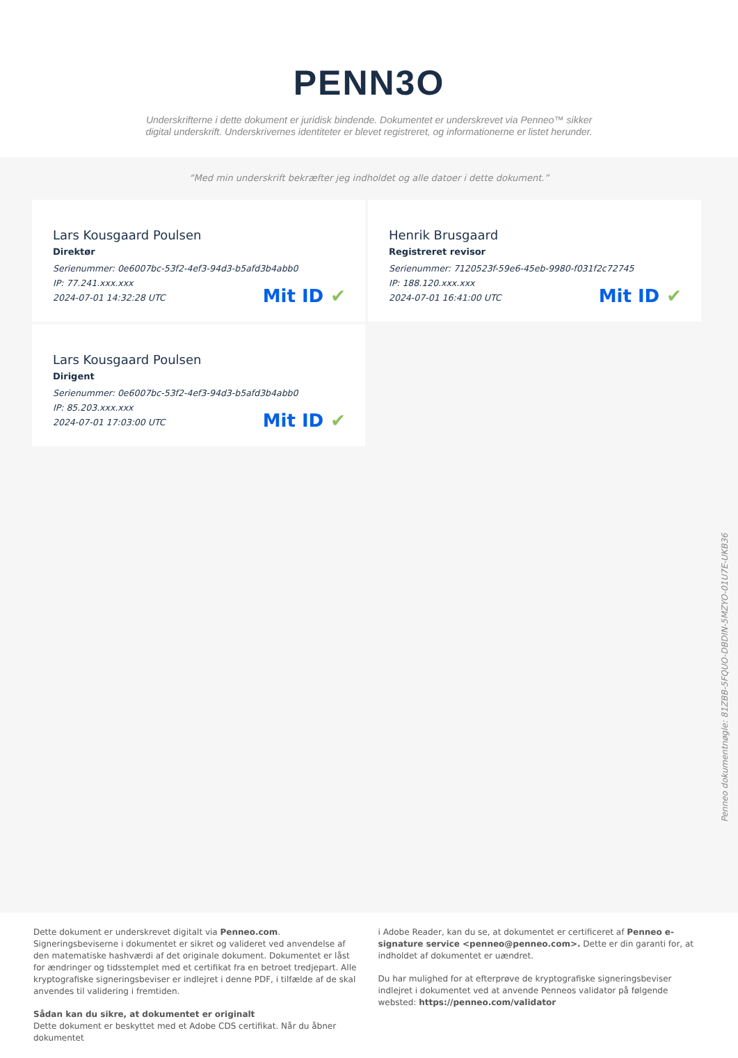PENN3O
Underskrifterne i dette dokument er juridisk bindende. Dokumentet er underskrevet via Penneo™ sikker digital underskrift. Underskrivernes identiteter er blevet registreret, og informationerne er listet herunder.
“Med min underskrift bekræfter jeg indholdet og alle datoer i dette dokument.”
Lars Kousgaard Poulsen
Direktør
Serienummer: 0e6007bc-53f2-4ef3-94d3-b5afd3b4abb0
IP: 77.241.xxx.xxx
2024-07-01 14:32:28 UTC
Mit ID ✔
Henrik Brusgaard
Registreret revisor
Serienummer: 7120523f-59e6-45eb-9980-f031f2c72745
IP: 188.120.xxx.xxx
2024-07-01 16:41:00 UTC
Mit ID ✔
Lars Kousgaard Poulsen
Dirigent
Serienummer: 0e6007bc-53f2-4ef3-94d3-b5afd3b4abb0
IP: 85.203.xxx.xxx
2024-07-01 17:03:00 UTC
Mit ID ✔
Penneo dokumentnøgle: 81ZBB-5FQUO-DBDIN-5MZYO-01U7E-UKB36
Dette dokument er underskrevet digitalt via Penneo.com. Signeringsbeviserne i dokumentet er sikret og valideret ved anvendelse af den matematiske hashværdi af det originale dokument. Dokumentet er låst for ændringer og tidsstemplet med et certifikat fra en betroet tredjepart. Alle kryptografiske signeringsbeviser er indlejret i denne PDF, i tilfælde af de skal anvendes til validering i fremtiden.
Sådan kan du sikre, at dokumentet er originalt
Dette dokument er beskyttet med et Adobe CDS certifikat. Når du åbner dokumentet
i Adobe Reader, kan du se, at dokumentet er certificeret af Penneo e-signature service <penneo@penneo.com>. Dette er din garanti for, at indholdet af dokumentet er uændret.
Du har mulighed for at efterprøve de kryptografiske signeringsbeviser indlejret i dokumentet ved at anvende Penneos validator på følgende websted: https://penneo.com/validator